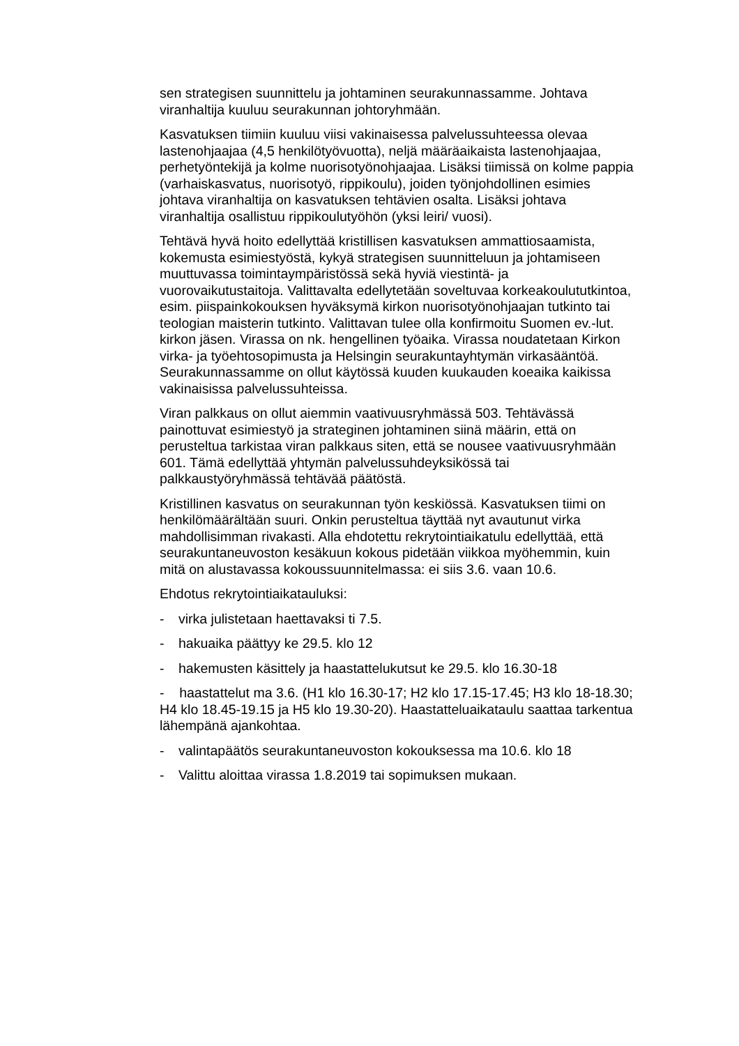sen strategisen suunnittelu ja johtaminen seurakunnassamme. Johtava viranhaltija kuuluu seurakunnan johtoryhmään.
Kasvatuksen tiimiin kuuluu viisi vakinaisessa palvelussuhteessa olevaa lastenohjaajaa (4,5 henkilötyövuotta), neljä määräaikaista lastenohjaajaa, perhetyöntekijä ja kolme nuorisotyönohjaajaa. Lisäksi tiimissä on kolme pappia (varhaiskasvatus, nuorisotyö, rippikoulu), joiden työnjohdollinen esimies johtava viranhaltija on kasvatuksen tehtävien osalta. Lisäksi johtava viranhaltija osallistuu rippikoulutyöhön (yksi leiri/ vuosi).
Tehtävä hyvä hoito edellyttää kristillisen kasvatuksen ammattiosaamista, kokemusta esimiestyöstä, kykyä strategisen suunnitteluun ja johtamiseen muuttuvassa toimintaympäristössä sekä hyviä viestintä- ja vuorovaikutustaitoja. Valittavalta edellytetään soveltuvaa korkeakoulututkintoa, esim. piispainkokouksen hyväksymä kirkon nuorisotyönohjaajan tutkinto tai teologian maisterin tutkinto. Valittavan tulee olla konfirmoitu Suomen ev.-lut. kirkon jäsen. Virassa on nk. hengellinen työaika. Virassa noudatetaan Kirkon virka- ja työehtosopimusta ja Helsingin seurakuntayhtymän virkasääntöä. Seurakunnassamme on ollut käytössä kuuden kuukauden koeaika kaikissa vakinaisissa palvelussuhteissa.
Viran palkkaus on ollut aiemmin vaativuusryhmässä 503. Tehtävässä painottuvat esimiestyö ja strateginen johtaminen siinä määrin, että on perusteltua tarkistaa viran palkkaus siten, että se nousee vaativuusryhmään 601. Tämä edellyttää yhtymän palvelussuhdeyksikössä tai palkkaustyöryhmässä tehtävää päätöstä.
Kristillinen kasvatus on seurakunnan työn keskiössä. Kasvatuksen tiimi on henkilömäärältään suuri. Onkin perusteltua täyttää nyt avautunut virka mahdollisimman rivakasti. Alla ehdotettu rekrytointiaikatulu edellyttää, että seurakuntaneuvoston kesäkuun kokous pidetään viikkoa myöhemmin, kuin mitä on alustavassa kokoussuunnitelmassa: ei siis 3.6. vaan 10.6.
Ehdotus rekrytointiaikatauluksi:
- virka julistetaan haettavaksi ti 7.5.
- hakuaika päättyy ke 29.5. klo 12
- hakemusten käsittely ja haastattelukutsut ke 29.5. klo 16.30-18
- haastattelut ma 3.6. (H1 klo 16.30-17; H2 klo 17.15-17.45; H3 klo 18-18.30; H4 klo 18.45-19.15 ja H5 klo 19.30-20). Haastatteluaikataulu saattaa tarkentua lähempänä ajankohtaa.
- valintapäätös seurakuntaneuvoston kokouksessa ma 10.6. klo 18
- Valittu aloittaa virassa 1.8.2019 tai sopimuksen mukaan.